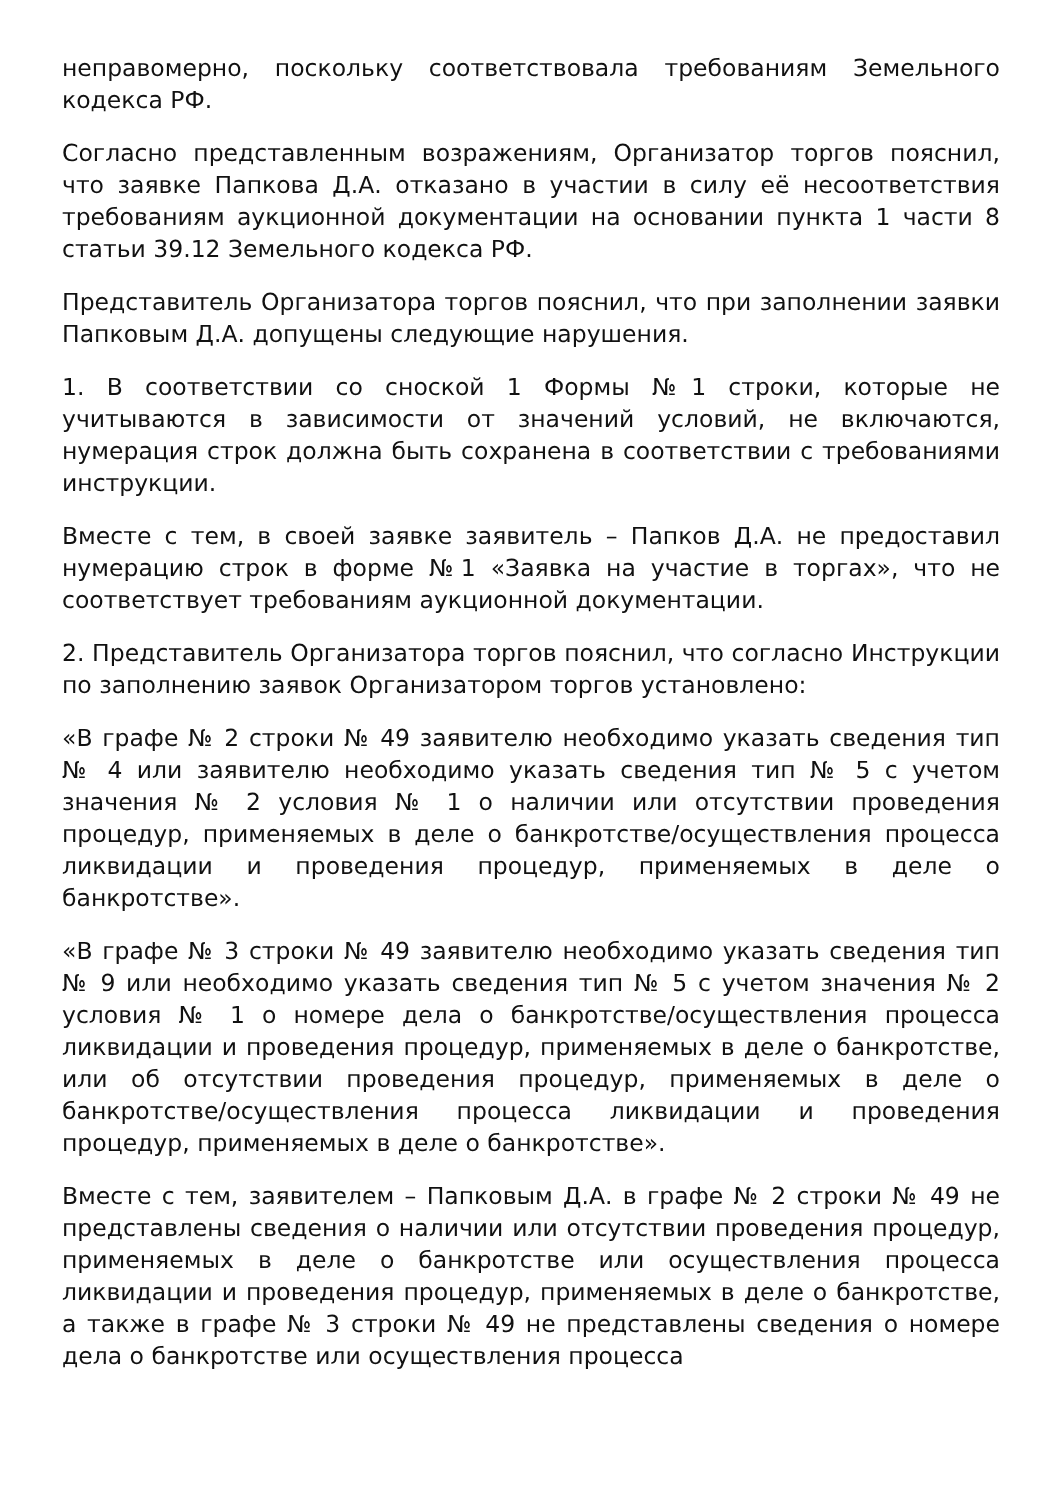неправомерно, поскольку соответствовала требованиям Земельного кодекса РФ.
Согласно представленным возражениям, Организатор торгов пояснил, что заявке Папкова Д.А. отказано в участии в силу её несоответствия требованиям аукционной документации на основании пункта 1 части 8 статьи 39.12 Земельного кодекса РФ.
Представитель Организатора торгов пояснил, что при заполнении заявки Папковым Д.А. допущены следующие нарушения.
1. В соответствии со сноской 1 Формы №1 строки, которые не учитываются в зависимости от значений условий, не включаются, нумерация строк должна быть сохранена в соответствии с требованиями инструкции.
Вместе с тем, в своей заявке заявитель – Папков Д.А. не предоставил нумерацию строк в форме №1 «Заявка на участие в торгах», что не соответствует требованиям аукционной документации.
2. Представитель Организатора торгов пояснил, что согласно Инструкции по заполнению заявок Организатором торгов установлено:
«В графе № 2 строки № 49 заявителю необходимо указать сведения тип № 4 или заявителю необходимо указать сведения тип № 5 с учетом значения № 2 условия № 1 о наличии или отсутствии проведения процедур, применяемых в деле о банкротстве/осуществления процесса ликвидации и проведения процедур, применяемых в деле о банкротстве».
«В графе № 3 строки № 49 заявителю необходимо указать сведения тип № 9 или необходимо указать сведения тип № 5 с учетом значения № 2 условия № 1 о номере дела о банкротстве/осуществления процесса ликвидации и проведения процедур, применяемых в деле о банкротстве, или об отсутствии проведения процедур, применяемых в деле о банкротстве/осуществления процесса ликвидации и проведения процедур, применяемых в деле о банкротстве».
Вместе с тем, заявителем – Папковым Д.А. в графе № 2 строки № 49 не представлены сведения о наличии или отсутствии проведения процедур, применяемых в деле о банкротстве или осуществления процесса ликвидации и проведения процедур, применяемых в деле о банкротстве, а также в графе № 3 строки № 49 не представлены сведения о номере дела о банкротстве или осуществления процесса